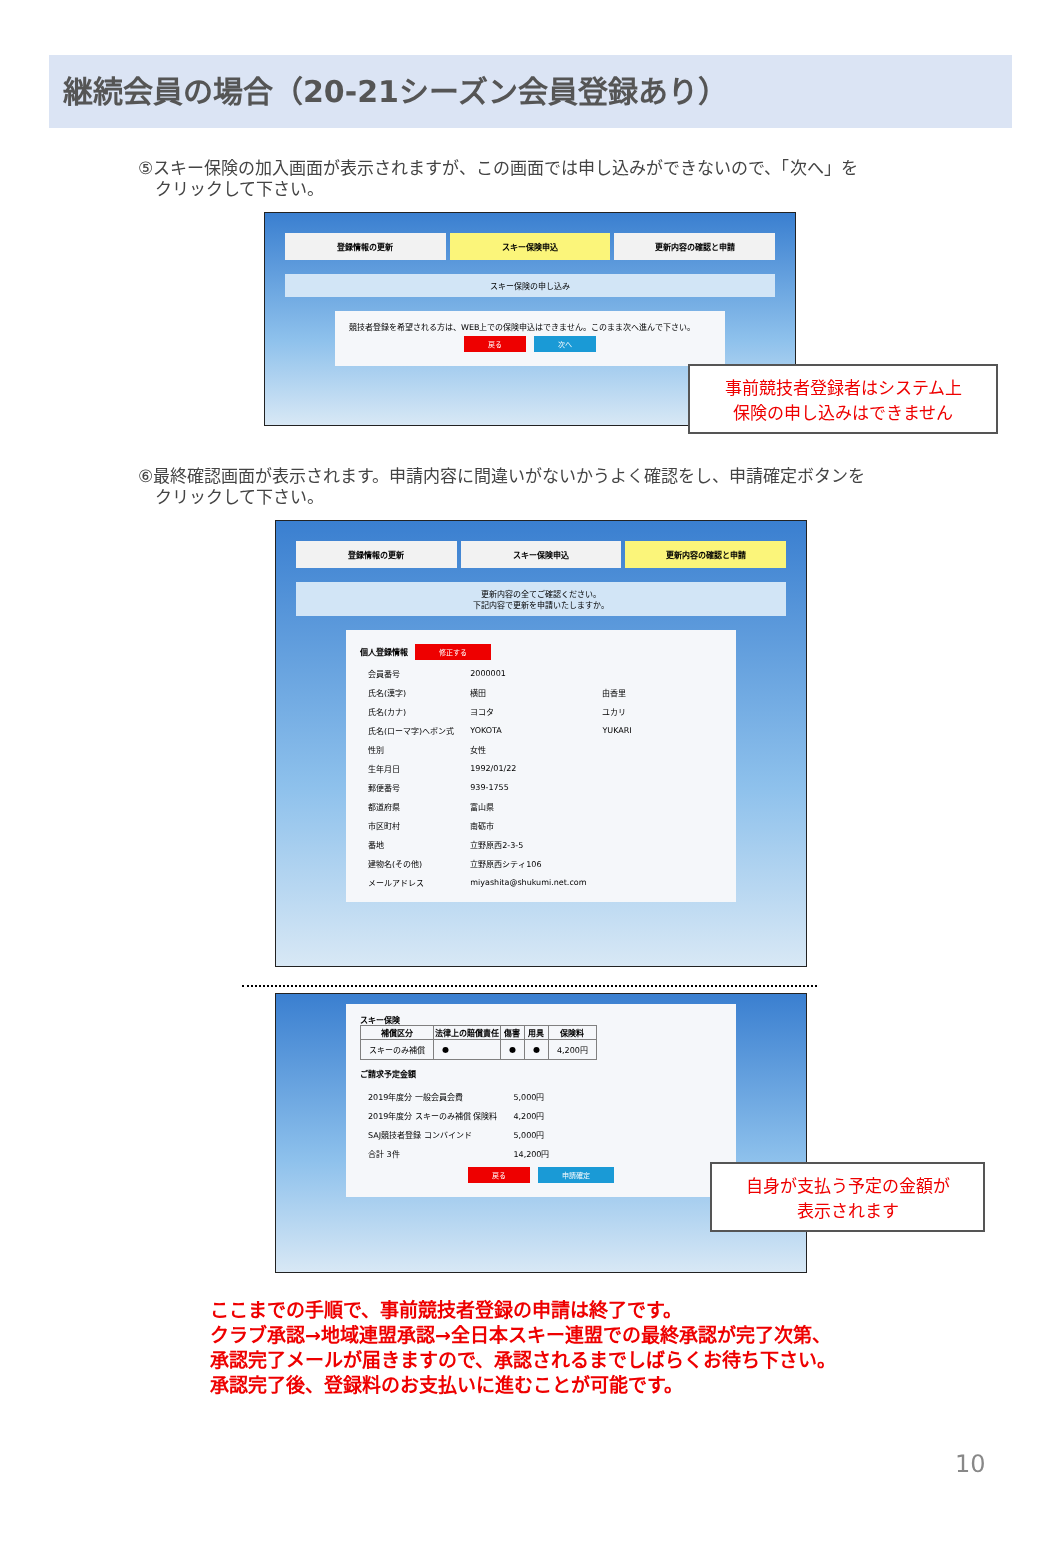継続会員の場合（20-21シーズン会員登録あり）
⑤スキー保険の加入画面が表示されますが、この画面では申し込みができないので、「次へ」を
　クリックして下さい。
登録情報の更新 スキー保険申込 更新内容の確認と申請
スキー保険の申し込み
競技者登録を希望される方は、WEB上での保険申込はできません。このまま次へ進んで下さい。
戻る 次へ
事前競技者登録者はシステム上
保険の申し込みはできません
⑥最終確認画面が表示されます。申請内容に間違いがないかうよく確認をし、申請確定ボタンを
　クリックして下さい。
登録情報の更新 スキー保険申込 更新内容の確認と申請
更新内容の全てご確認ください。
下記内容で更新を申請いたしますか。
個人登録情報 修正する
| 会員番号 | 2000001 | |
| 氏名(漢字) | 横田 | 由香里 |
| 氏名(カナ) | ヨコタ | ユカリ |
| 氏名(ローマ字)ヘボン式 | YOKOTA | YUKARI |
| 性別 | 女性 | |
| 生年月日 | 1992/01/22 | |
| 郵便番号 | 939-1755 | |
| 都道府県 | 富山県 | |
| 市区町村 | 南砺市 | |
| 番地 | 立野原西2-3-5 | |
| 建物名(その他) | 立野原西シティ106 | |
| メールアドレス | miyashita@shukumi.net.com | |
スキー保険
| 補償区分 | 法律上の賠償責任 | 傷害 | 用具 | 保険料 |
| --- | --- | --- | --- | --- |
| スキーのみ補償 | ● | ● | ● | 4,200円 |
ご請求予定金額
| 2019年度分 一般会員会費 | 5,000円 |
| 2019年度分 スキーのみ補償 保険料 | 4,200円 |
| SAJ競技者登録 コンバインド | 5,000円 |
| 合計 3件 | 14,200円 |
戻る 申請確定
自身が支払う予定の金額が
表示されます
ここまでの手順で、事前競技者登録の申請は終了です。
クラブ承認→地域連盟承認→全日本スキー連盟での最終承認が完了次第、
承認完了メールが届きますので、承認されるまでしばらくお待ち下さい。
承認完了後、登録料のお支払いに進むことが可能です。
10